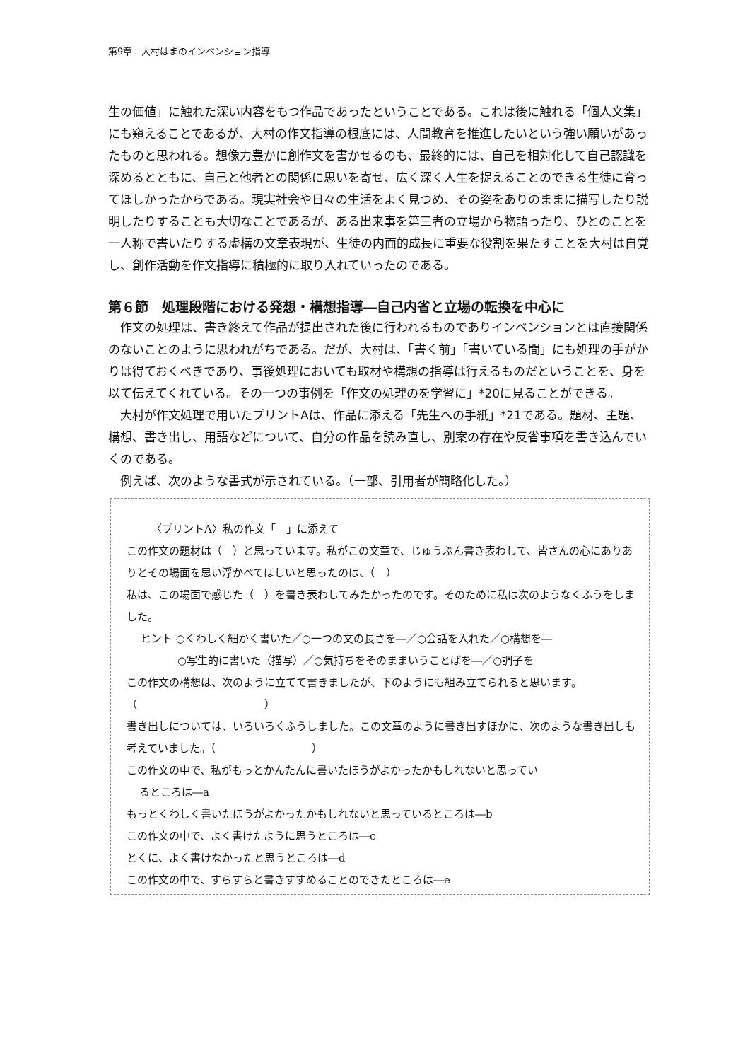第9章　大村はまのインベンション指導
生の価値」に触れた深い内容をもつ作品であったということである。これは後に触れる「個人文集」にも窺えることであるが、大村の作文指導の根底には、人間教育を推進したいという強い願いがあったものと思われる。想像力豊かに創作文を書かせるのも、最終的には、自己を相対化して自己認識を深めるとともに、自己と他者との関係に思いを寄せ、広く深く人生を捉えることのできる生徒に育ってほしかったからである。現実社会や日々の生活をよく見つめ、その姿をありのままに描写したり説明したりすることも大切なことであるが、ある出来事を第三者の立場から物語ったり、ひとのことを一人称で書いたりする虚構の文章表現が、生徒の内面的成長に重要な役割を果たすことを大村は自覚し、創作活動を作文指導に積極的に取り入れていったのである。
第６節　処理段階における発想・構想指導―自己内省と立場の転換を中心に
作文の処理は、書き終えて作品が提出された後に行われるものでありインベンションとは直接関係のないことのように思われがちである。だが、大村は、「書く前」「書いている間」にも処理の手がかりは得ておくべきであり、事後処理においても取材や構想の指導は行えるものだということを、身を以て伝えてくれている。その一つの事例を「作文の処理のを学習に」*20に見ることができる。
大村が作文処理で用いたプリントAは、作品に添える「先生への手紙」*21である。題材、主題、構想、書き出し、用語などについて、自分の作品を読み直し、別案の存在や反省事項を書き込んでいくのである。
例えば、次のような書式が示されている。（一部、引用者が簡略化した。）
〈プリントA〉私の作文「　」に添えて
この作文の題材は（　）と思っています。私がこの文章で、じゅうぶん書き表わして、皆さんの心にありありとその場面を思い浮かべてほしいと思ったのは、（　）
私は、この場面で感じた（　）を書き表わしてみたかったのです。そのために私は次のようなくふうをしました。
ヒント ○くわしく細かく書いた／○一つの文の長さを―／○会話を入れた／○構想を―
○写生的に書いた（描写）／○気持ちをそのままいうことばを―／○調子を
この作文の構想は、次のように立てて書きましたが、下のようにも組み立てられると思います。（　　　　　　　　　　　　）
書き出しについては、いろいろくふうしました。この文章のように書き出すほかに、次のような書き出しも考えていました。（　　　　　　　　　）
この作文の中で、私がもっとかんたんに書いたほうがよかったかもしれないと思ってい
るところは―a
もっとくわしく書いたほうがよかったかもしれないと思っているところは―b
この作文の中で、よく書けたように思うところは―c
とくに、よく書けなかったと思うところは―d
この作文の中で、すらすらと書きすすめることのできたところは―e